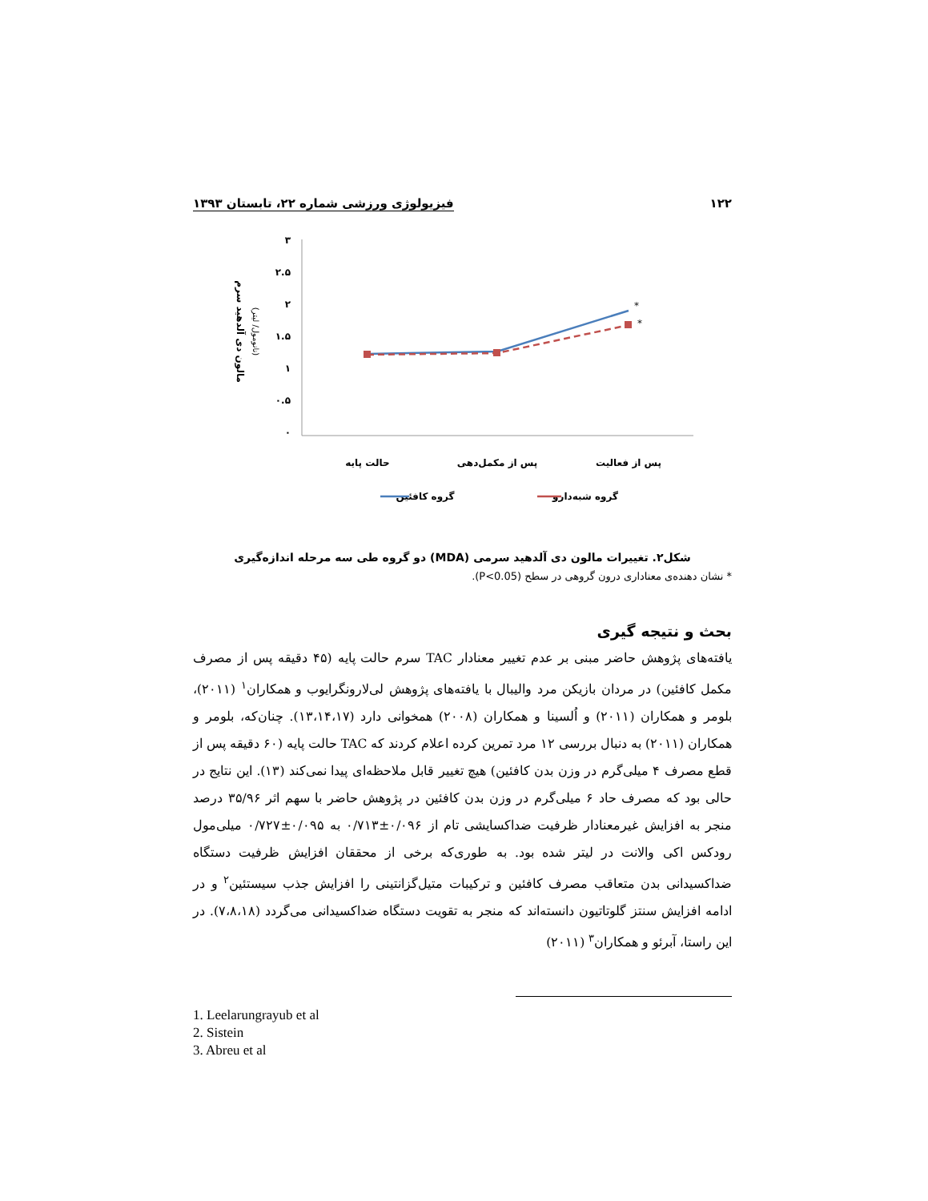۱۲۲ فیزیولوژی ورزشی شماره ۲۲، تابستان ۱۳۹۳
مالون دی آلدهید سرم
(نانومول/ لیتر)
۳
۲.۵
۲
۱.۵
۱
۰.۵
۰
*
*
حالت پایه
پس از مکمل‌دهی
پس از فعالیت
گروه کافئین
گروه شبه‌دارو
شکل۲. تغییرات مالون دی آلدهید سرمی (MDA) دو گروه طی سه مرحله اندازه‌گیری
* نشان دهنده‌ی معناداری درون گروهی در سطح (P<0.05).
بحث و نتیجه گیری
یافته‌های پژوهش حاضر مبنی بر عدم تغییر معنادار TAC سرم حالت پایه (۴۵ دقیقه پس از مصرف مکمل کافئین) در مردان بازیکن مرد والیبال با یافته‌های پژوهش لی‌لارونگرایوب و همکاران<sup>۱</sup> (۲۰۱۱)، بلومر و همکاران (۲۰۱۱) و اُلسینا و همکاران (۲۰۰۸) همخوانی دارد (۱۳،۱۴،۱۷). چنان‌که، بلومر و همکاران (۲۰۱۱) به دنبال بررسی ۱۲ مرد تمرین کرده اعلام کردند که TAC حالت پایه (۶۰ دقیقه پس از قطع مصرف ۴ میلی‌گرم در وزن بدن کافئین) هیچ تغییر قابل ملاحظه‌ای پیدا نمی‌کند (۱۳). این نتایج در حالی بود که مصرف حاد ۶ میلی‌گرم در وزن بدن کافئین در پژوهش حاضر با سهم اثر ۳۵/۹۶ درصد منجر به افزایش غیرمعنادار ظرفیت ضداکسایشی تام از ۰/۰۹۶±۰/۷۱۳ به ۰/۰۹۵±۰/۷۲۷ میلی‌مول رودکس اکی والانت در لیتر شده بود. به طوری‌که برخی از محققان افزایش ظرفیت دستگاه ضداکسیدانی بدن متعاقب مصرف کافئین و ترکیبات متیل‌گزانتینی را افزایش جذب سیستئین<sup>۲</sup> و در ادامه افزایش سنتز گلوتاتیون دانسته‌اند که منجر به تقویت دستگاه ضداکسیدانی می‌گردد (۷،۸،۱۸). در این راستا، آبرئو و همکاران<sup>۳</sup> (۲۰۱۱)
1. Leelarungrayub et al
2. Sistein
3. Abreu et al